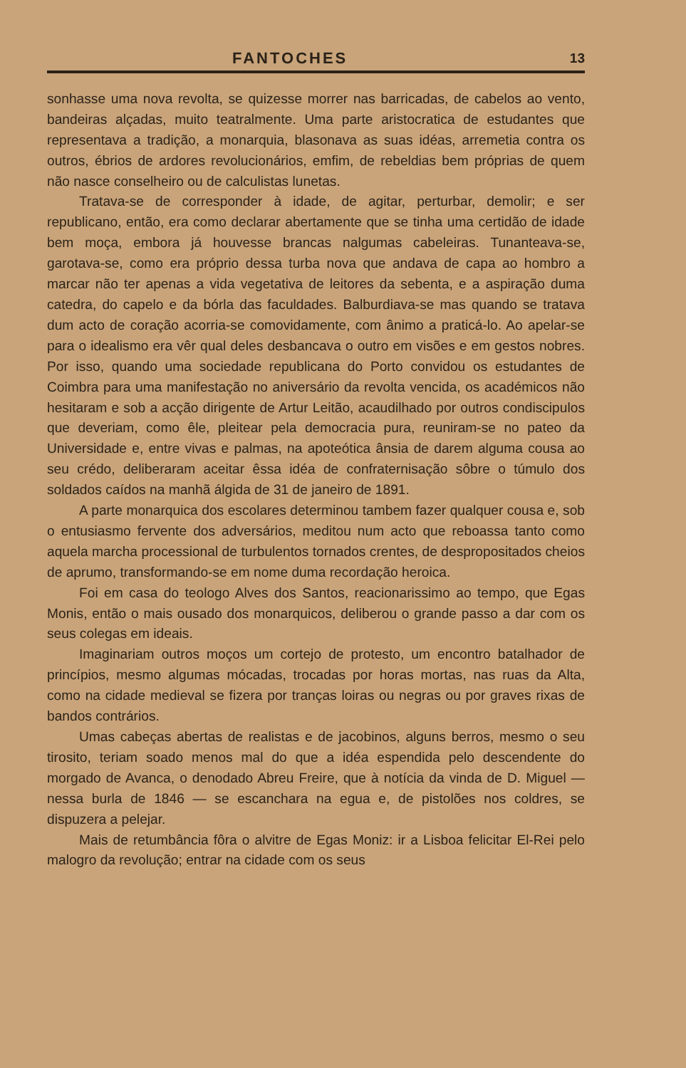FANTOCHES 13
sonhasse uma nova revolta, se quizesse morrer nas barricadas, de cabelos ao vento, bandeiras alçadas, muito teatralmente. Uma parte aristocratica de estudantes que representava a tradição, a monarquia, blasonava as suas idéas, arremetia contra os outros, ébrios de ardores revolucionários, emfim, de rebeldias bem próprias de quem não nasce conselheiro ou de calculistas lunetas.
Tratava-se de corresponder à idade, de agitar, perturbar, demolir; e ser republicano, então, era como declarar abertamente que se tinha uma certidão de idade bem moça, embora já houvesse brancas nalgumas cabeleiras. Tunanteava-se, garotava-se, como era próprio dessa turba nova que andava de capa ao hombro a marcar não ter apenas a vida vegetativa de leitores da sebenta, e a aspiração duma catedra, do capelo e da bórla das faculdades. Balburdiava-se mas quando se tratava dum acto de coração acorria-se comovidamente, com ânimo a praticá-lo. Ao apelar-se para o idealismo era vêr qual deles desbancava o outro em visões e em gestos nobres. Por isso, quando uma sociedade republicana do Porto convidou os estudantes de Coimbra para uma manifestação no aniversário da revolta vencida, os académicos não hesitaram e sob a acção dirigente de Artur Leitão, acaudilhado por outros condiscipulos que deveriam, como êle, pleitear pela democracia pura, reuniram-se no pateo da Universidade e, entre vivas e palmas, na apoteótica ânsia de darem alguma cousa ao seu crédo, deliberaram aceitar êssa idéa de confraternisação sôbre o túmulo dos soldados caídos na manhã álgida de 31 de janeiro de 1891.
A parte monarquica dos escolares determinou tambem fazer qualquer cousa e, sob o entusiasmo fervente dos adversários, meditou num acto que reboassa tanto como aquela marcha processional de turbulentos tornados crentes, de despropositados cheios de aprumo, transformando-se em nome duma recordação heroica.
Foi em casa do teologo Alves dos Santos, reacionarissimo ao tempo, que Egas Monis, então o mais ousado dos monarquicos, deliberou o grande passo a dar com os seus colegas em ideais.
Imaginariam outros moços um cortejo de protesto, um encontro batalhador de princípios, mesmo algumas mócadas, trocadas por horas mortas, nas ruas da Alta, como na cidade medieval se fizera por tranças loiras ou negras ou por graves rixas de bandos contrários.
Umas cabeças abertas de realistas e de jacobinos, alguns berros, mesmo o seu tirosito, teriam soado menos mal do que a idéa espendida pelo descendente do morgado de Avanca, o denodado Abreu Freire, que à notícia da vinda de D. Miguel — nessa burla de 1846 — se escanchara na egua e, de pistolões nos coldres, se dispuzera a pelejar.
Mais de retumbância fôra o alvitre de Egas Moniz: ir a Lisboa felicitar El-Rei pelo malogro da revolução; entrar na cidade com os seus